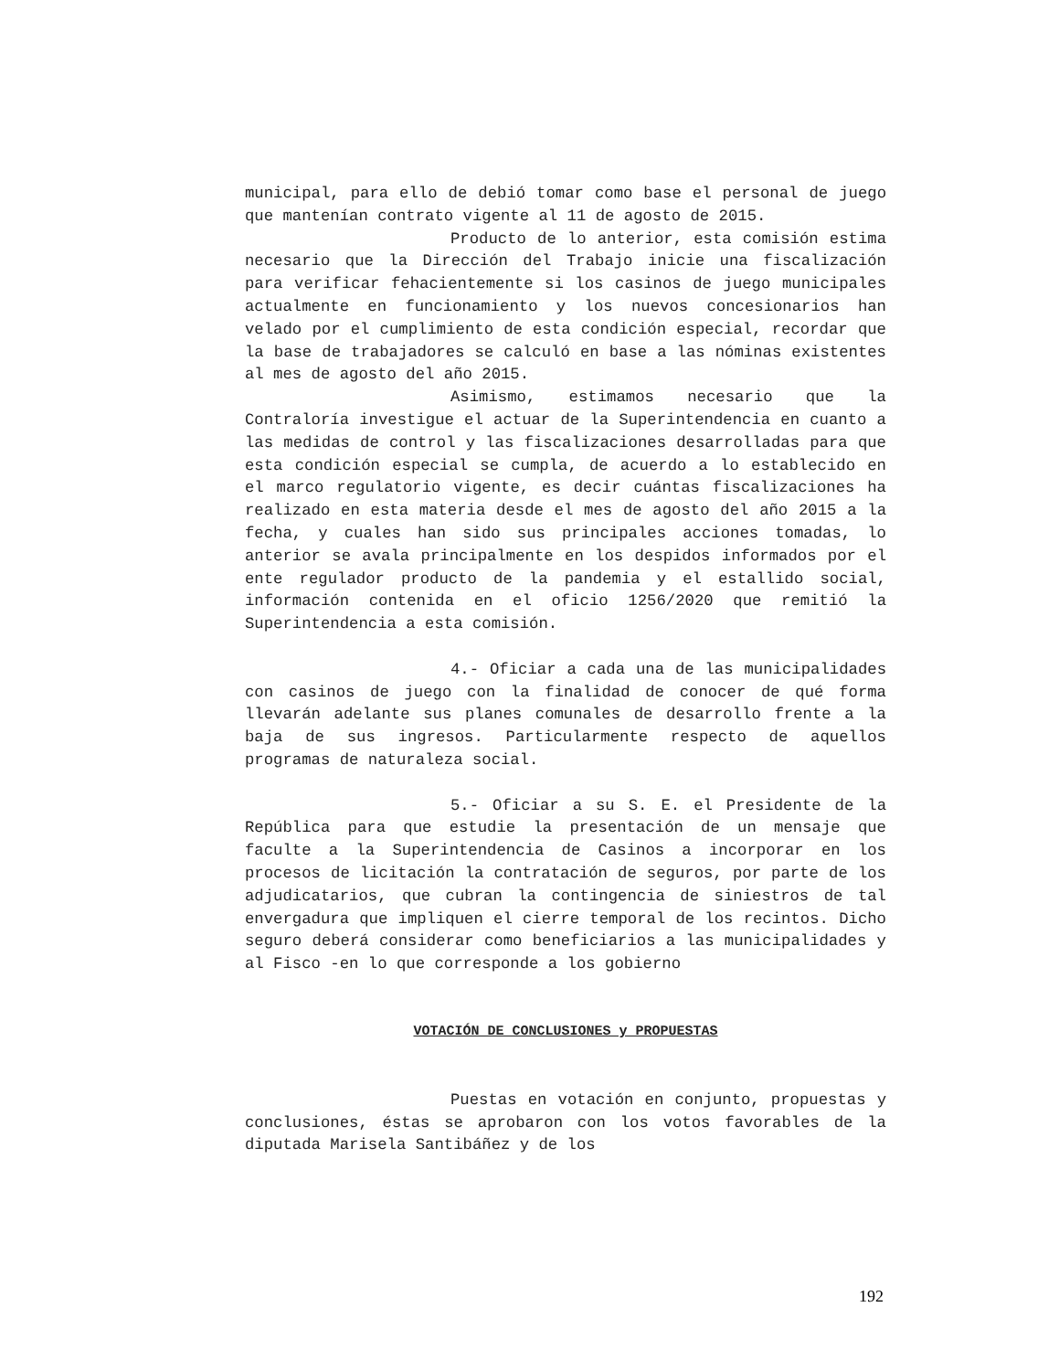municipal, para ello de debió tomar como base el personal de juego que mantenían contrato vigente al 11 de agosto de 2015.
Producto de lo anterior, esta comisión estima necesario que la Dirección del Trabajo inicie una fiscalización para verificar fehacientemente si los casinos de juego municipales actualmente en funcionamiento y los nuevos concesionarios han velado por el cumplimiento de esta condición especial, recordar que la base de trabajadores se calculó en base a las nóminas existentes al mes de agosto del año 2015.
Asimismo, estimamos necesario que la Contraloría investigue el actuar de la Superintendencia en cuanto a las medidas de control y las fiscalizaciones desarrolladas para que esta condición especial se cumpla, de acuerdo a lo establecido en el marco regulatorio vigente, es decir cuántas fiscalizaciones ha realizado en esta materia desde el mes de agosto del año 2015 a la fecha, y cuales han sido sus principales acciones tomadas, lo anterior se avala principalmente en los despidos informados por el ente regulador producto de la pandemia y el estallido social, información contenida en el oficio 1256/2020 que remitió la Superintendencia a esta comisión.
4.- Oficiar a cada una de las municipalidades con casinos de juego con la finalidad de conocer de qué forma llevarán adelante sus planes comunales de desarrollo frente a la baja de sus ingresos. Particularmente respecto de aquellos programas de naturaleza social.
5.- Oficiar a su S. E. el Presidente de la República para que estudie la presentación de un mensaje que faculte a la Superintendencia de Casinos a incorporar en los procesos de licitación la contratación de seguros, por parte de los adjudicatarios, que cubran la contingencia de siniestros de tal envergadura que impliquen el cierre temporal de los recintos. Dicho seguro deberá considerar como beneficiarios a las municipalidades y al Fisco -en lo que corresponde a los gobierno
VOTACIÓN DE CONCLUSIONES y PROPUESTAS
Puestas en votación en conjunto, propuestas y conclusiones, éstas se aprobaron con los votos favorables de la diputada Marisela Santibáñez y de los
192